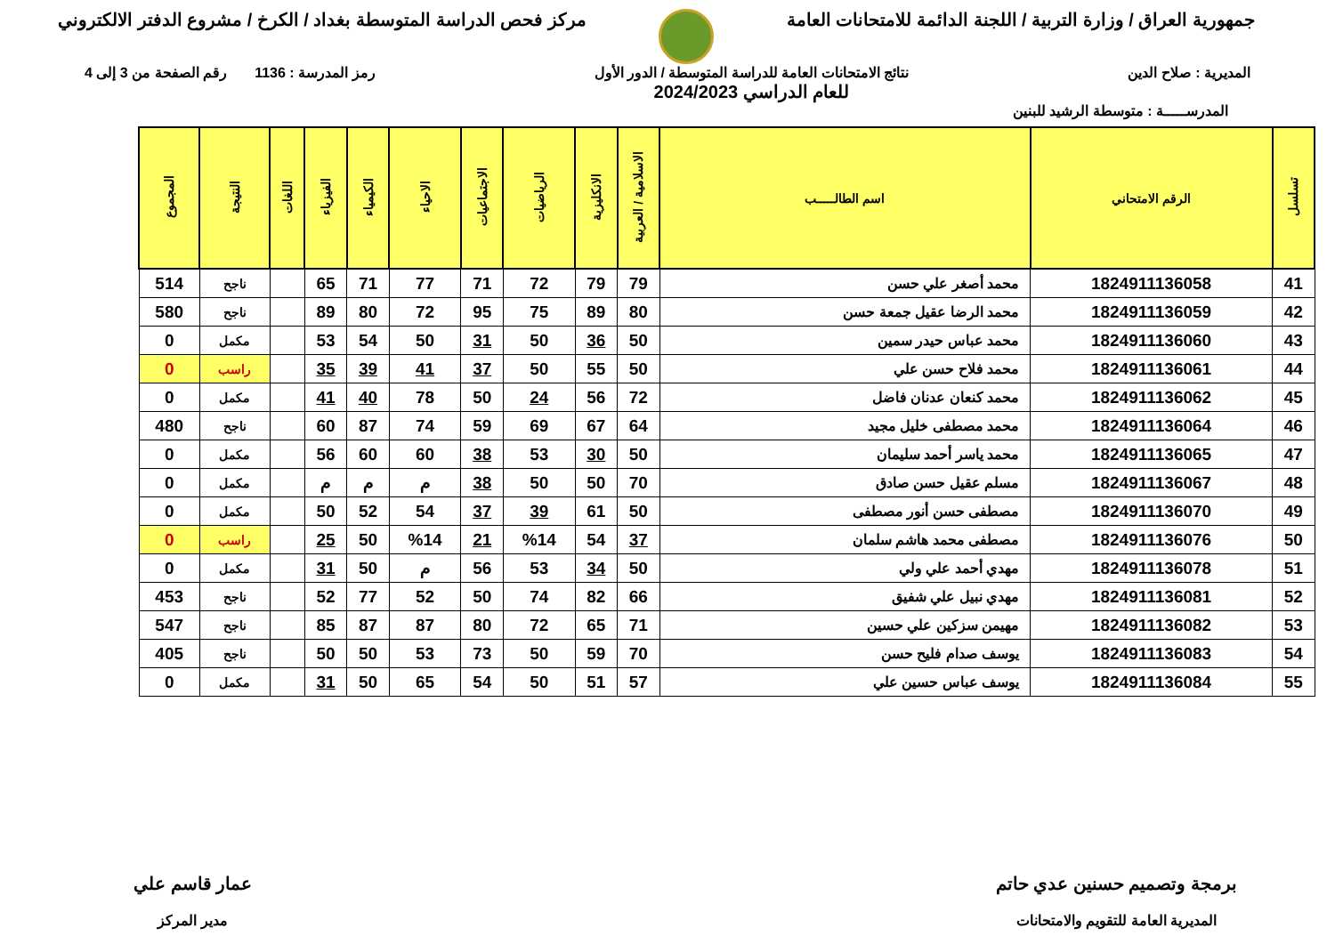جمهورية العراق / وزارة التربية / اللجنة الدائمة للامتحانات العامة
مركز فحص الدراسة المتوسطة بغداد / الكرخ / مشروع الدفتر الالكتروني
المديرية : صلاح الدين نتائج الامتحانات العامة للدراسة المتوسطة / الدور الأول
للعام الدراسي 2024/2023
رمز المدرسة : 1136 رقم الصفحة من 3 إلى 4
المدرســـــة : متوسطة الرشيد للبنين
| تسلسل | الرقم الامتحاني | اسم الطالـــــب | الاسلامية / العربية | الانكليزية | الرياضيات | الاجتماعيات | الاحياء | الكيمياء | الفيزياء | اللغات | النتيجة | المجموع |
| --- | --- | --- | --- | --- | --- | --- | --- | --- | --- | --- | --- | --- |
| 41 | 1824911136058 | محمد أصغر علي حسن | 79 | 79 | 72 | 71 | 77 | 71 | 65 | | ناجح | 514 |
| 42 | 1824911136059 | محمد الرضا عقيل جمعة حسن | 80 | 89 | 75 | 95 | 72 | 80 | 89 | | ناجح | 580 |
| 43 | 1824911136060 | محمد عباس حيدر سمين | 50 | 36 | 50 | 31 | 50 | 54 | 53 | | مكمل | 0 |
| 44 | 1824911136061 | محمد فلاح حسن علي | 50 | 55 | 50 | 37 | 41 | 39 | 35 | | راسب | 0 |
| 45 | 1824911136062 | محمد كنعان عدنان فاضل | 72 | 56 | 24 | 50 | 78 | 40 | 41 | | مكمل | 0 |
| 46 | 1824911136064 | محمد مصطفى خليل مجيد | 64 | 67 | 69 | 59 | 74 | 87 | 60 | | ناجح | 480 |
| 47 | 1824911136065 | محمد ياسر أحمد سليمان | 50 | 30 | 53 | 38 | 60 | 60 | 56 | | مكمل | 0 |
| 48 | 1824911136067 | مسلم عقيل حسن صادق | 70 | 50 | 50 | 38 | م | م | م | | مكمل | 0 |
| 49 | 1824911136070 | مصطفى حسن أنور مصطفى | 50 | 61 | 39 | 37 | 54 | 52 | 50 | | مكمل | 0 |
| 50 | 1824911136076 | مصطفى محمد هاشم سلمان | 37 | 54 | %14 | 21 | %14 | 50 | 25 | | راسب | 0 |
| 51 | 1824911136078 | مهدي أحمد علي ولي | 50 | 34 | 53 | 56 | م | 50 | 31 | | مكمل | 0 |
| 52 | 1824911136081 | مهدي نبيل علي شفيق | 66 | 82 | 74 | 50 | 52 | 77 | 52 | | ناجح | 453 |
| 53 | 1824911136082 | مهيمن سزكين علي حسين | 71 | 65 | 72 | 80 | 87 | 87 | 85 | | ناجح | 547 |
| 54 | 1824911136083 | يوسف صدام فليح حسن | 70 | 59 | 50 | 73 | 53 | 50 | 50 | | ناجح | 405 |
| 55 | 1824911136084 | يوسف عباس حسين علي | 57 | 51 | 50 | 54 | 65 | 50 | 31 | | مكمل | 0 |
برمجة وتصميم حسنين عدي حاتم
المديرية العامة للتقويم والامتحانات
عمار قاسم علي
مدير المركز